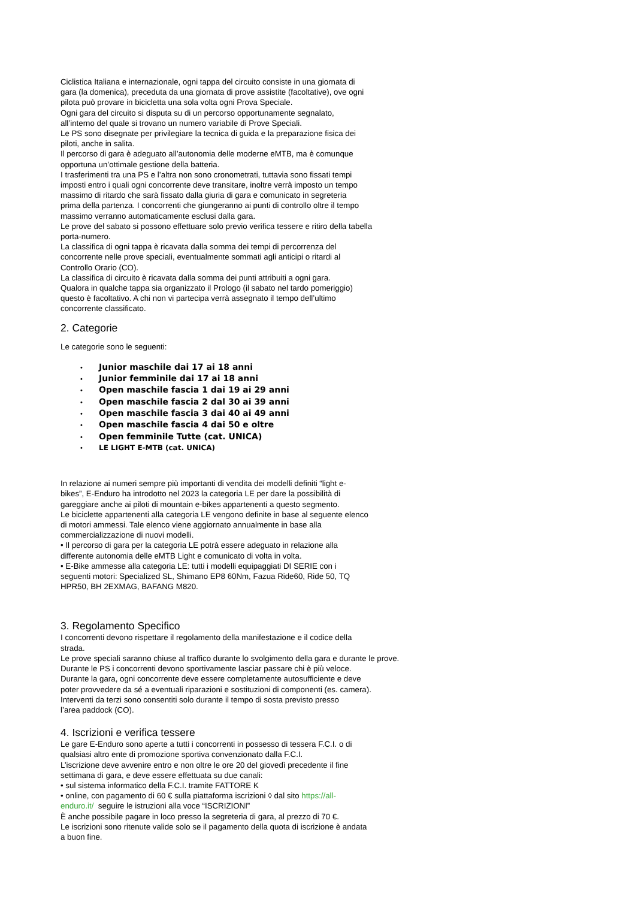Ciclistica Italiana e internazionale, ogni tappa del circuito consiste in una giornata di
gara (la domenica), preceduta da una giornata di prove assistite (facoltative), ove ogni
pilota può provare in bicicletta una sola volta ogni Prova Speciale.
Ogni gara del circuito si disputa su di un percorso opportunamente segnalato,
all’interno del quale si trovano un numero variabile di Prove Speciali.
Le PS sono disegnate per privilegiare la tecnica di guida e la preparazione fisica dei
piloti, anche in salita.
Il percorso di gara è adeguato all’autonomia delle moderne eMTB, ma è comunque
opportuna un’ottimale gestione della batteria.
I trasferimenti tra una PS e l’altra non sono cronometrati, tuttavia sono fissati tempi
imposti entro i quali ogni concorrente deve transitare, inoltre verrà imposto un tempo
massimo di ritardo che sarà fissato dalla giuria di gara e comunicato in segreteria
prima della partenza. I concorrenti che giungeranno ai punti di controllo oltre il tempo
massimo verranno automaticamente esclusi dalla gara.
Le prove del sabato si possono effettuare solo previo verifica tessere e ritiro della tabella
porta-numero.
La classifica di ogni tappa è ricavata dalla somma dei tempi di percorrenza del
concorrente nelle prove speciali, eventualmente sommati agli anticipi o ritardi al
Controllo Orario (CO).
La classifica di circuito è ricavata dalla somma dei punti attribuiti a ogni gara.
Qualora in qualche tappa sia organizzato il Prologo (il sabato nel tardo pomeriggio)
questo è facoltativo. A chi non vi partecipa verrà assegnato il tempo dell’ultimo
concorrente classificato.
2. Categorie
Le categorie sono le seguenti:
• Junior maschile dai 17 ai 18 anni
• Junior femminile dai 17 ai 18 anni
• Open maschile fascia 1 dai 19 ai 29 anni
• Open maschile fascia 2 dal 30 ai 39 anni
• Open maschile fascia 3 dai 40 ai 49 anni
• Open maschile fascia 4 dai 50 e oltre
• Open femminile Tutte (cat. UNICA)
• LE LIGHT E-MTB (cat. UNICA)
In relazione ai numeri sempre più importanti di vendita dei modelli definiti “light e-
bikes”, E-Enduro ha introdotto nel 2023 la categoria LE per dare la possibilità di
gareggiare anche ai piloti di mountain e-bikes appartenenti a questo segmento.
Le biciclette appartenenti alla categoria LE vengono definite in base al seguente elenco
di motori ammessi. Tale elenco viene aggiornato annualmente in base alla
commercializzazione di nuovi modelli.
• Il percorso di gara per la categoria LE potrà essere adeguato in relazione alla
differente autonomia delle eMTB Light e comunicato di volta in volta.
• E-Bike ammesse alla categoria LE: tutti i modelli equipaggiati DI SERIE con i
seguenti motori: Specialized SL, Shimano EP8 60Nm, Fazua Ride60, Ride 50, TQ
HPR50, BH 2EXMAG, BAFANG M820.
3. Regolamento Specifico
I concorrenti devono rispettare il regolamento della manifestazione e il codice della
strada.
Le prove speciali saranno chiuse al traffico durante lo svolgimento della gara e durante le prove.
Durante le PS i concorrenti devono sportivamente lasciar passare chi è più veloce.
Durante la gara, ogni concorrente deve essere completamente autosufficiente e deve
poter provvedere da sé a eventuali riparazioni e sostituzioni di componenti (es. camera).
Interventi da terzi sono consentiti solo durante il tempo di sosta previsto presso
l’area paddock (CO).
4. Iscrizioni e verifica tessere
Le gare E-Enduro sono aperte a tutti i concorrenti in possesso di tessera F.C.I. o di
qualsiasi altro ente di promozione sportiva convenzionato dalla F.C.I.
L’iscrizione deve avvenire entro e non oltre le ore 20 del giovedì precedente il fine
settimana di gara, e deve essere effettuata su due canali:
• sul sistema informatico della F.C.I. tramite FATTORE K
• online, con pagamento di 60 € sulla piattaforma iscrizioni ◊ dal sito https://all-
enduro.it/ seguire le istruzioni alla voce “ISCRIZIONI”
È anche possibile pagare in loco presso la segreteria di gara, al prezzo di 70 €.
Le iscrizioni sono ritenute valide solo se il pagamento della quota di iscrizione è andata
a buon fine.